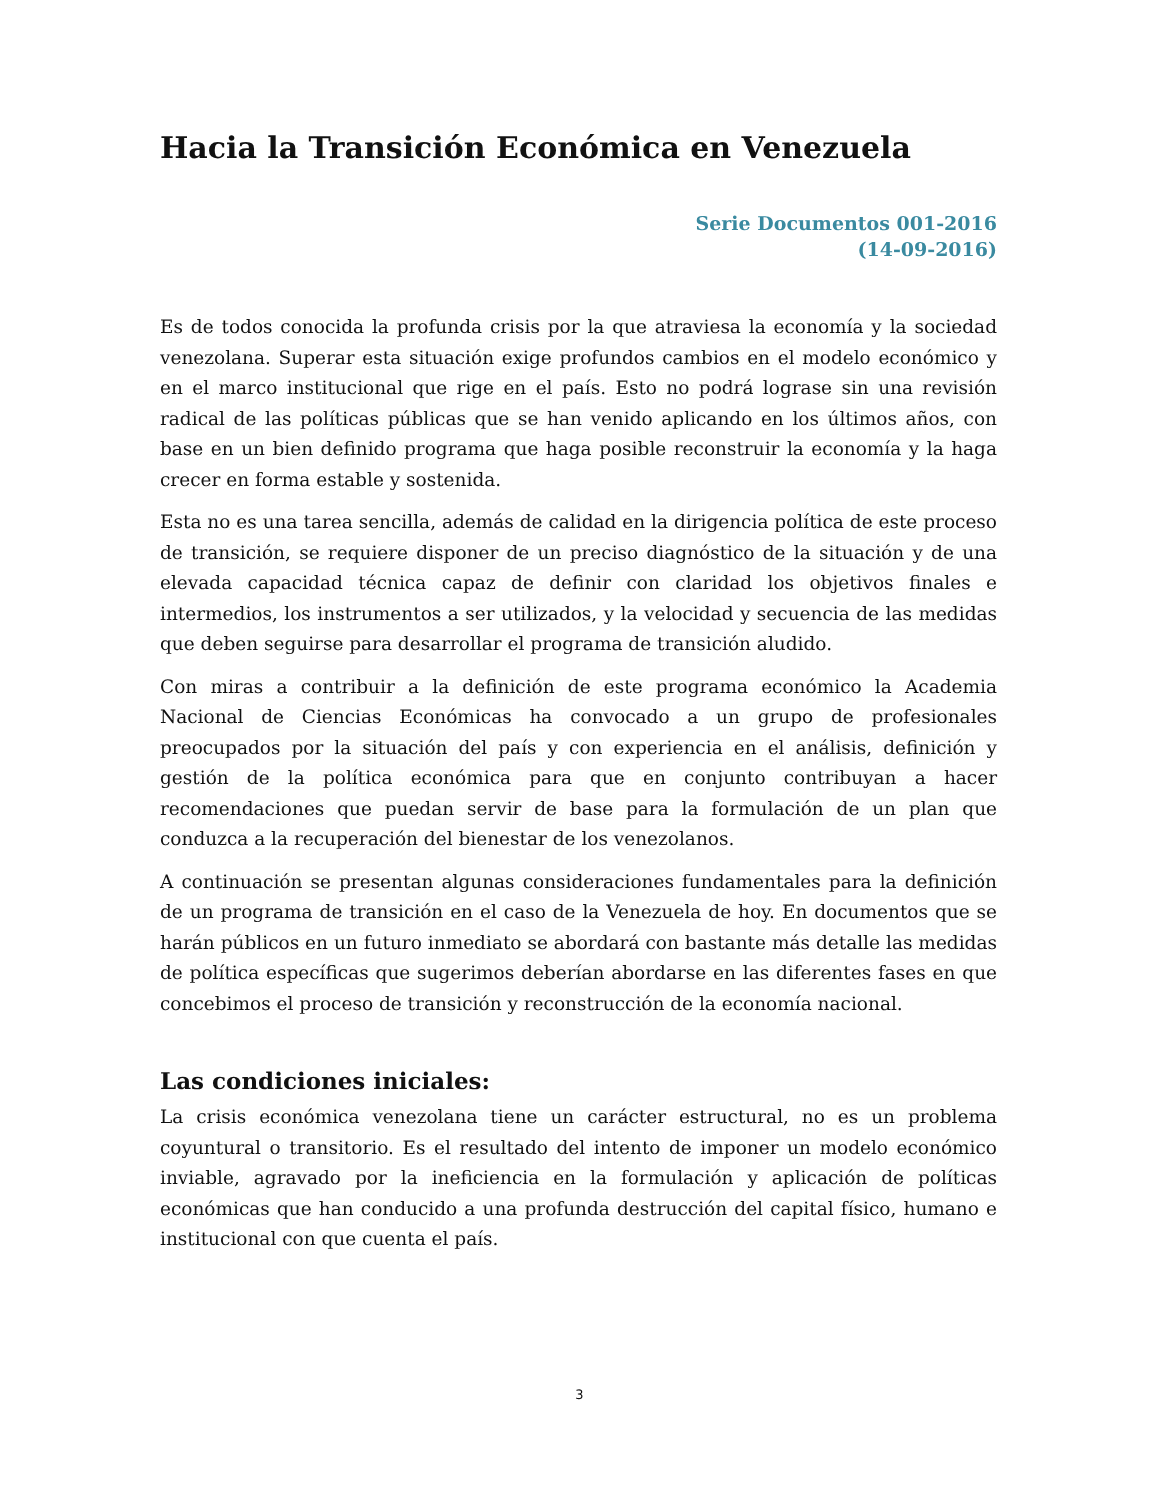Hacia la Transición Económica en Venezuela
Serie Documentos 001-2016
(14-09-2016)
Es de todos conocida la profunda crisis por la que atraviesa la economía y la sociedad venezolana. Superar esta situación exige profundos cambios en el modelo económico y en el marco institucional que rige en el país. Esto no podrá lograse sin una revisión radical de las políticas públicas que se han venido aplicando en los últimos años, con base en un bien definido programa que haga posible reconstruir la economía y la haga crecer en forma estable y sostenida.
Esta no es una tarea sencilla, además de calidad en la dirigencia política de este proceso de transición, se requiere disponer de un preciso diagnóstico de la situación y de una elevada capacidad técnica capaz de definir con claridad los objetivos finales e intermedios, los instrumentos a ser utilizados, y la velocidad y secuencia de las medidas que deben seguirse para desarrollar el programa de transición aludido.
Con miras a contribuir a la definición de este programa económico la Academia Nacional de Ciencias Económicas ha convocado a un grupo de profesionales preocupados por la situación del país y con experiencia en el análisis, definición y gestión de la política económica para que en conjunto contribuyan a hacer recomendaciones que puedan servir de base para la formulación de un plan que conduzca a la recuperación del bienestar de los venezolanos.
A continuación se presentan algunas consideraciones fundamentales para la definición de un programa de transición en el caso de la Venezuela de hoy. En documentos que se harán públicos en un futuro inmediato se abordará con bastante más detalle las medidas de política específicas que sugerimos deberían abordarse en las diferentes fases en que concebimos el proceso de transición y reconstrucción de la economía nacional.
Las condiciones iniciales:
La crisis económica venezolana tiene un carácter estructural, no es un problema coyuntural o transitorio. Es el resultado del intento de imponer un modelo económico inviable, agravado por la ineficiencia en la formulación y aplicación de políticas económicas que han conducido a una profunda destrucción del capital físico, humano e institucional con que cuenta el país.
3